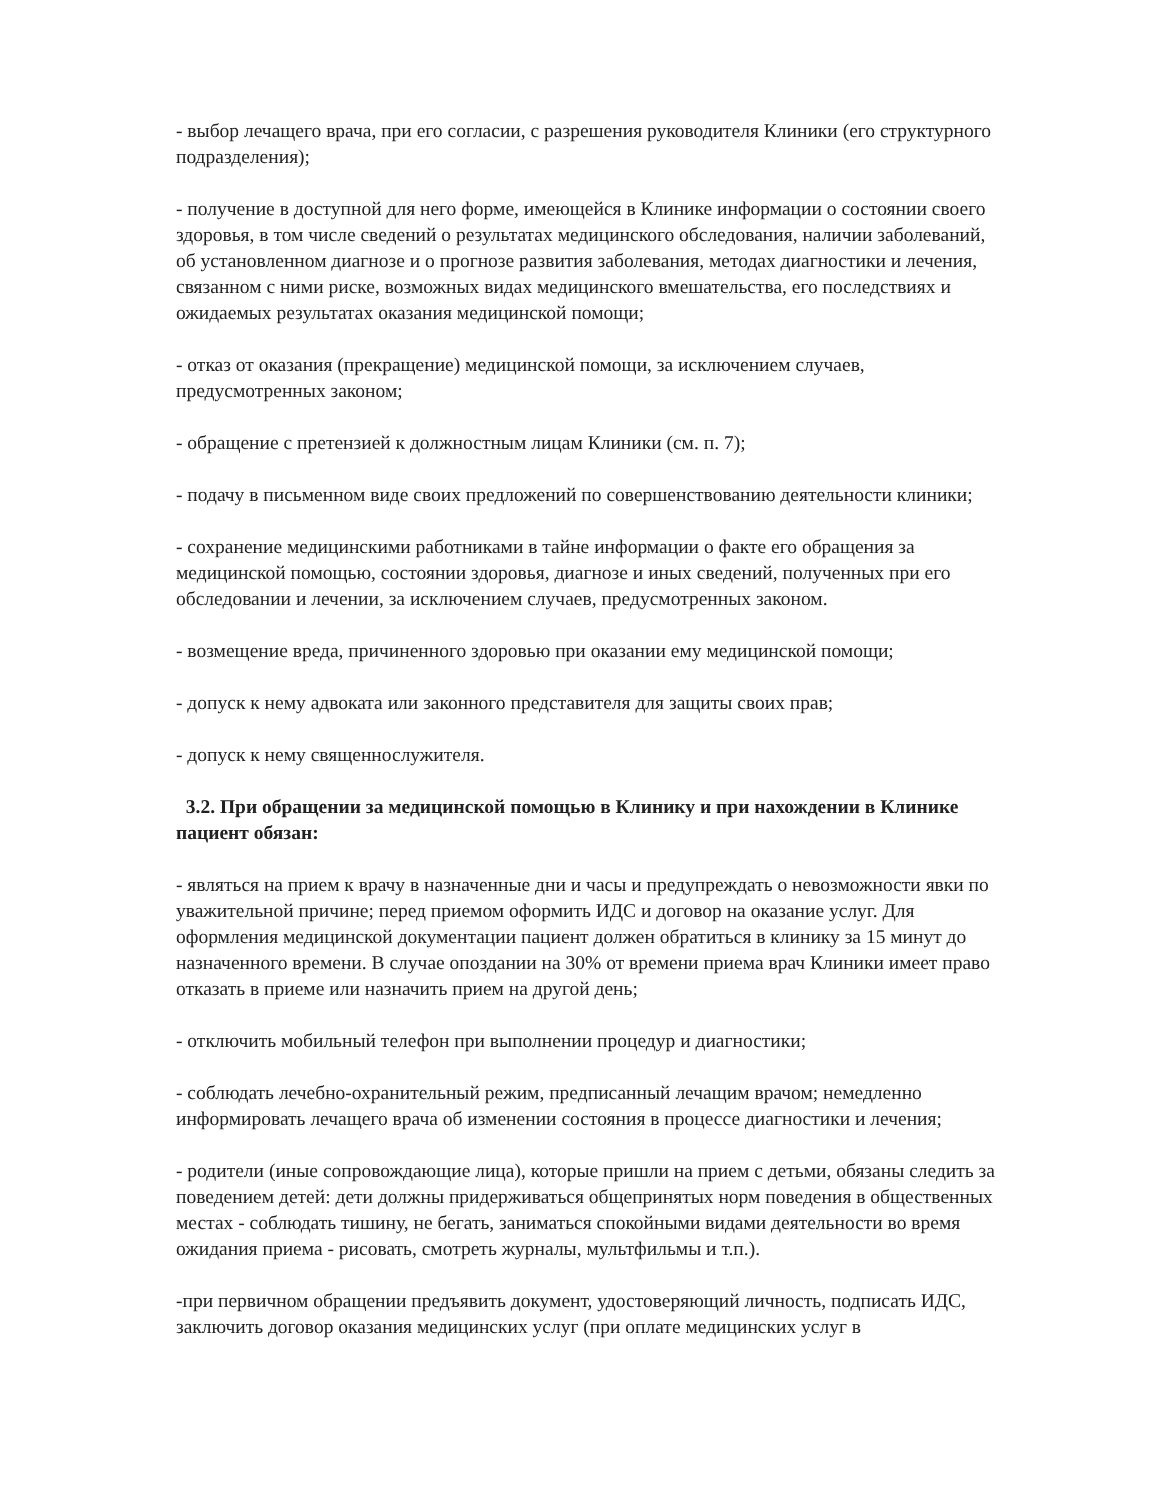- выбор лечащего врача, при его согласии, с разрешения руководителя Клиники (его структурного подразделения);
- получение в доступной для него форме, имеющейся в Клинике информации о состоянии своего здоровья, в том числе сведений о результатах медицинского обследования, наличии заболеваний, об установленном диагнозе и о прогнозе развития заболевания, методах диагностики и лечения, связанном с ними риске, возможных видах медицинского вмешательства, его последствиях и ожидаемых результатах оказания медицинской помощи;
- отказ от оказания (прекращение) медицинской помощи, за исключением случаев, предусмотренных законом;
- обращение с претензией к должностным лицам Клиники (см. п. 7);
- подачу в письменном виде своих предложений по совершенствованию деятельности клиники;
- сохранение медицинскими работниками в тайне информации о факте его обращения за медицинской помощью, состоянии здоровья, диагнозе и иных сведений, полученных при его обследовании и лечении, за исключением случаев, предусмотренных законом.
- возмещение вреда, причиненного здоровью при оказании ему медицинской помощи;
- допуск к нему адвоката или законного представителя для защиты своих прав;
- допуск к нему священнослужителя.
3.2. При обращении за медицинской помощью в Клинику и при нахождении в Клинике пациент обязан:
- являться на прием к врачу в назначенные дни и часы и предупреждать о невозможности явки по уважительной причине; перед приемом оформить ИДС и договор на оказание услуг. Для оформления медицинской документации пациент должен обратиться в клинику за 15 минут до назначенного времени. В случае опоздании на 30% от времени приема врач Клиники имеет право отказать в приеме или назначить прием на другой день;
- отключить мобильный телефон при выполнении процедур и диагностики;
- соблюдать лечебно-охранительный режим, предписанный лечащим врачом; немедленно информировать лечащего врача об изменении состояния в процессе диагностики и лечения;
- родители (иные сопровождающие лица), которые пришли на прием с детьми, обязаны следить за поведением детей: дети должны придерживаться общепринятых норм поведения в общественных местах - соблюдать тишину, не бегать, заниматься спокойными видами деятельности во время ожидания приема - рисовать, смотреть журналы, мультфильмы и т.п.).
-при первичном обращении предъявить документ, удостоверяющий личность, подписать ИДС, заключить договор оказания медицинских услуг (при оплате медицинских услуг в